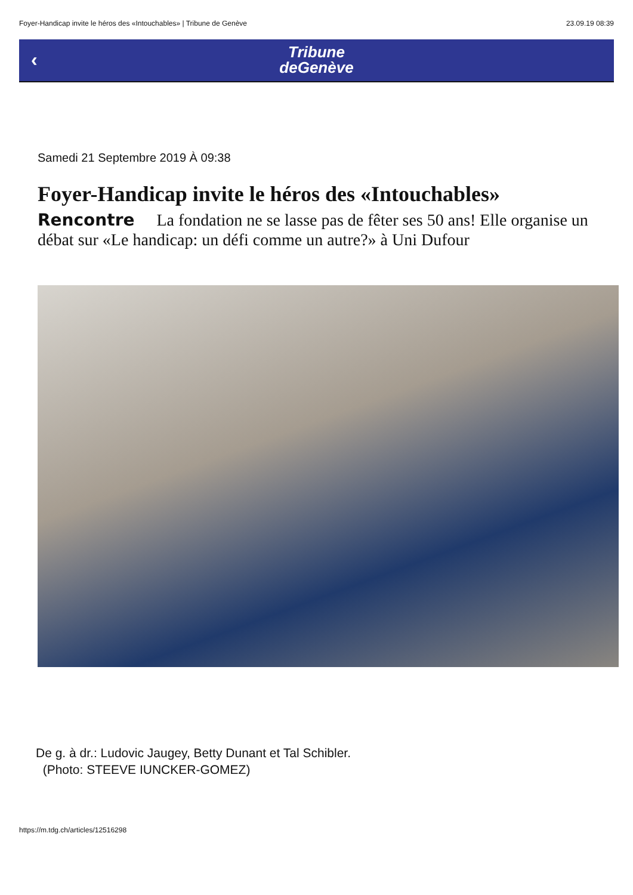Foyer-Handicap invite le héros des «Intouchables» | Tribune de Genève 23.09.19 08:39
‹
Tribune
deGenève
Samedi 21 Septembre 2019 À 09:38
Foyer-Handicap invite le héros des «Intouchables»
Rencontre La fondation ne se lasse pas de fêter ses 50 ans! Elle organise un débat sur «Le handicap: un défi comme un autre?» à Uni Dufour
De g. à dr.: Ludovic Jaugey, Betty Dunant et Tal Schibler.
(Photo: STEEVE IUNCKER-GOMEZ)
https://m.tdg.ch/articles/12516298